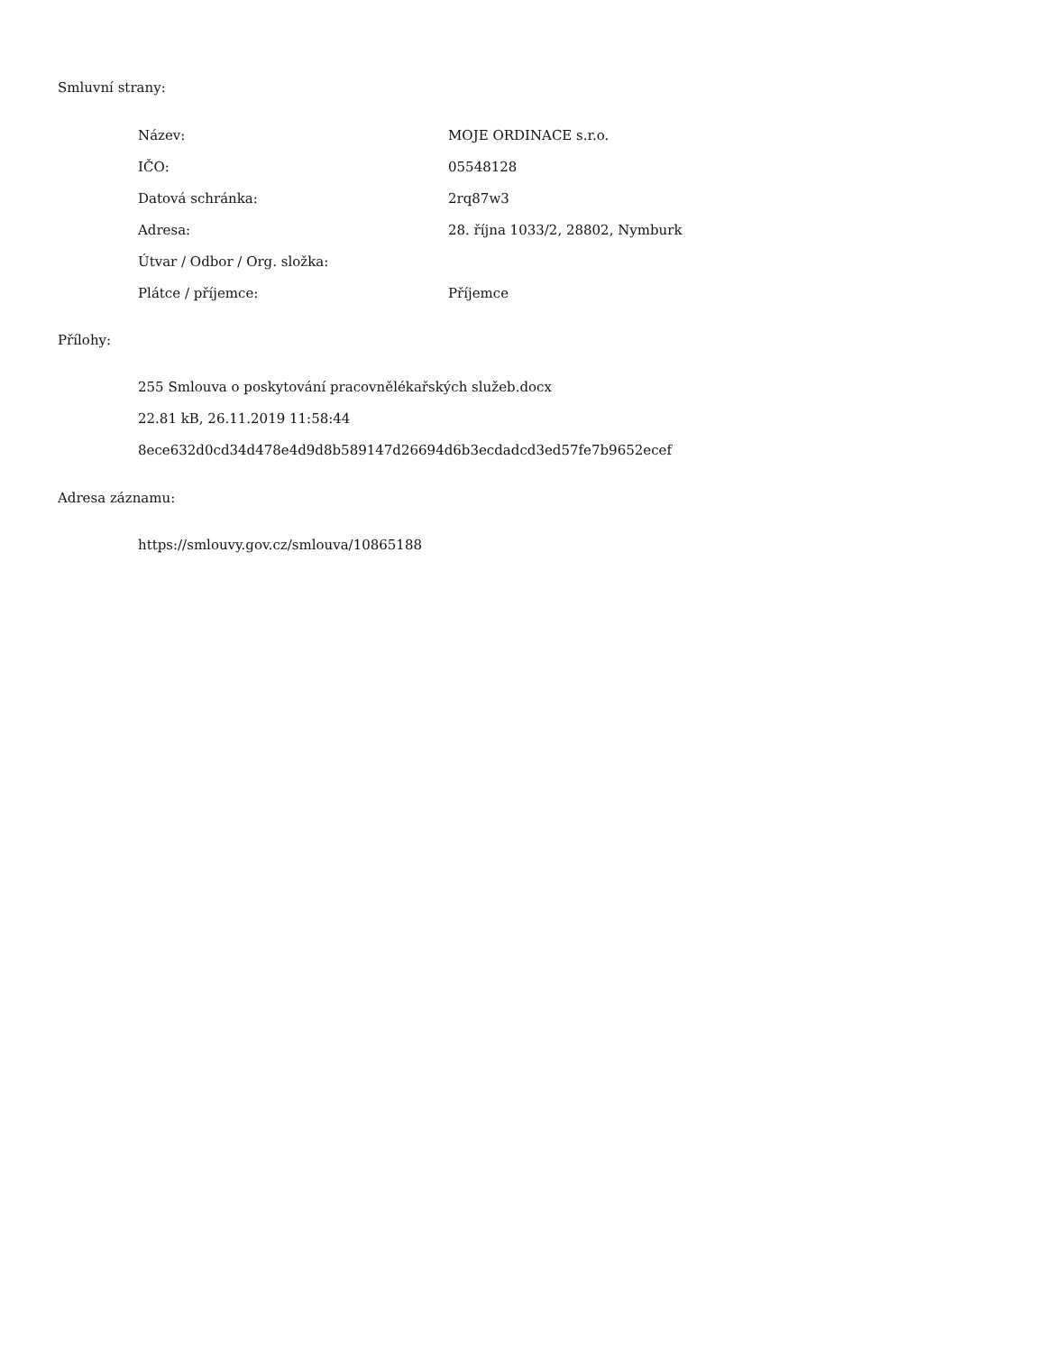Smluvní strany:
| Název: | MOJE ORDINACE s.r.o. |
| IČO: | 05548128 |
| Datová schránka: | 2rq87w3 |
| Adresa: | 28. října 1033/2, 28802, Nymburk |
| Útvar / Odbor / Org. složka: | |
| Plátce / příjemce: | Příjemce |
Přílohy:
255 Smlouva o poskytování pracovnělékařských služeb.docx
22.81 kB, 26.11.2019 11:58:44
8ece632d0cd34d478e4d9d8b589147d26694d6b3ecdadcd3ed57fe7b9652ecef
Adresa záznamu:
https://smlouvy.gov.cz/smlouva/10865188